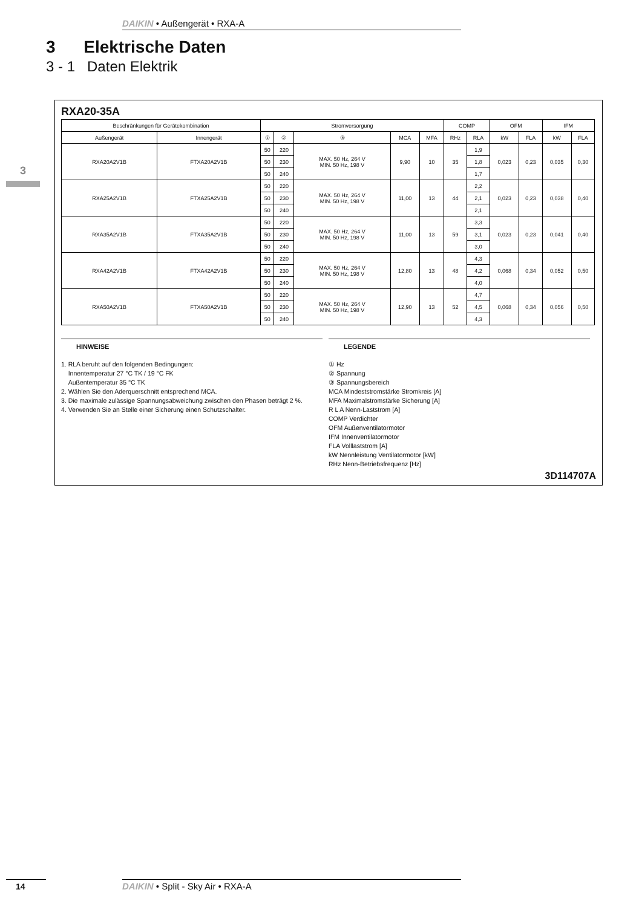DAIKIN • Außengerät • RXA-A
3 Elektrische Daten
3 - 1 Daten Elektrik
3
RXA20-35A
| Beschränkungen für Gerätekombination | | Stromversorgung | | | | | COMP | | OFM | | IFM | |
| --- | --- | --- | --- | --- | --- | --- | --- | --- | --- | --- | --- | --- |
| Außengerät | Innengerät | ① | ② | ③ | MCA | MFA | RHz | RLA | kW | FLA | kW | FLA |
| RXA20A2V1B | FTXA20A2V1B | 50 | 220 | MAX. 50 Hz, 264 V MIN. 50 Hz, 198 V | 9,90 | 10 | 35 | 1,9 | 0,023 | 0,23 | 0,035 | 0,30 |
| | | 50 | 230 | | | | | 1,8 | | | | |
| | | 50 | 240 | | | | | 1,7 | | | | |
| RXA25A2V1B | FTXA25A2V1B | 50 | 220 | MAX. 50 Hz, 264 V MIN. 50 Hz, 198 V | 11,00 | 13 | 44 | 2,2 | 0,023 | 0,23 | 0,038 | 0,40 |
| | | 50 | 230 | | | | | 2,1 | | | | |
| | | 50 | 240 | | | | | 2,1 | | | | |
| RXA35A2V1B | FTXA35A2V1B | 50 | 220 | MAX. 50 Hz, 264 V MIN. 50 Hz, 198 V | 11,00 | 13 | 59 | 3,3 | 0,023 | 0,23 | 0,041 | 0,40 |
| | | 50 | 230 | | | | | 3,1 | | | | |
| | | 50 | 240 | | | | | 3,0 | | | | |
| RXA42A2V1B | FTXA42A2V1B | 50 | 220 | MAX. 50 Hz, 264 V MIN. 50 Hz, 198 V | 12,80 | 13 | 48 | 4,3 | 0,068 | 0,34 | 0,052 | 0,50 |
| | | 50 | 230 | | | | | 4,2 | | | | |
| | | 50 | 240 | | | | | 4,0 | | | | |
| RXA50A2V1B | FTXA50A2V1B | 50 | 220 | MAX. 50 Hz, 264 V MIN. 50 Hz, 198 V | 12,90 | 13 | 52 | 4,7 | 0,068 | 0,34 | 0,056 | 0,50 |
| | | 50 | 230 | | | | | 4,5 | | | | |
| | | 50 | 240 | | | | | 4,3 | | | | |
HINWEISE
1. RLA beruht auf den folgenden Bedingungen:
Innentemperatur 27 °C TK / 19 °C FK
Außentemperatur 35 °C TK
2. Wählen Sie den Aderquerschnitt entsprechend MCA.
3. Die maximale zulässige Spannungsabweichung zwischen den Phasen beträgt 2 %.
4. Verwenden Sie an Stelle einer Sicherung einen Schutzschalter.
LEGENDE
① Hz
② Spannung
③ Spannungsbereich
MCA Mindeststromstärke Stromkreis [A]
MFA Maximalstromstärke Sicherung [A]
R L A Nenn-Laststrom [A]
COMP Verdichter
OFM Außenventilatormotor
IFM Innenventilatormotor
FLA Volllaststrom [A]
kW Nennleistung Ventilatormotor [kW]
RHz Nenn-Betriebsfrequenz [Hz]
3D114707A
14 DAIKIN • Split - Sky Air • RXA-A